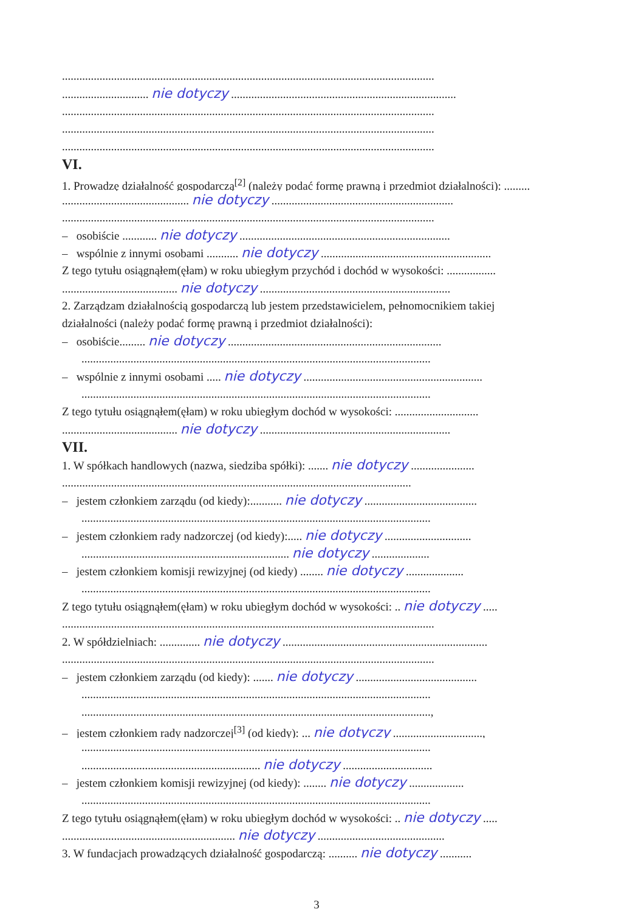.................................................................................................................................
.............................. nie dotyczy ..............................................................................
.................................................................................................................................
.................................................................................................................................
.................................................................................................................................
VI.
1. Prowadzę działalność gospodarczą<sup>[2]</sup> (należy podać formę prawną i przedmiot działalności): .........
............................................ nie dotyczy ...............................................................
.................................................................................................................................
– osobiście ............ nie dotyczy .........................................................................
– wspólnie z innymi osobami ........... nie dotyczy ...........................................................
Z tego tytułu osiągnąłem(ęłam) w roku ubiegłym przychód i dochód w wysokości: .................
........................................ nie dotyczy ..................................................................
2. Zarządzam działalnością gospodarczą lub jestem przedstawicielem, pełnomocnikiem takiej
działalności (należy podać formę prawną i przedmiot działalności):
– osobiście......... nie dotyczy ..........................................................................
.........................................................................................................................
– wspólnie z innymi osobami ..... nie dotyczy ..............................................................
.........................................................................................................................
Z tego tytułu osiągnąłem(ęłam) w roku ubiegłym dochód w wysokości: .............................
........................................ nie dotyczy ..................................................................
VII.
1. W spółkach handlowych (nazwa, siedziba spółki): ....... nie dotyczy ......................
.........................................................................................................................
– jestem członkiem zarządu (od kiedy):........... nie dotyczy .......................................
.........................................................................................................................
– jestem członkiem rady nadzorczej (od kiedy):..... nie dotyczy ..............................
........................................................................ nie dotyczy ....................
– jestem członkiem komisji rewizyjnej (od kiedy) ........ nie dotyczy ....................
.........................................................................................................................
Z tego tytułu osiągnąłem(ęłam) w roku ubiegłym dochód w wysokości: .. nie dotyczy .....
.................................................................................................................................
2. W spółdzielniach: .............. nie dotyczy .......................................................................
.................................................................................................................................
– jestem członkiem zarządu (od kiedy): ....... nie dotyczy ..........................................
.........................................................................................................................
.........................................................................................................................,
– jestem członkiem rady nadzorczej<sup>[3]</sup> (od kiedy): ... nie dotyczy ...............................,
.........................................................................................................................
.............................................................. nie dotyczy ...............................
– jestem członkiem komisji rewizyjnej (od kiedy): ........ nie dotyczy ...................
.........................................................................................................................
Z tego tytułu osiągnąłem(ęłam) w roku ubiegłym dochód w wysokości: .. nie dotyczy .....
............................................................ nie dotyczy ............................................
3. W fundacjach prowadzących działalność gospodarczą: .......... nie dotyczy ...........
3